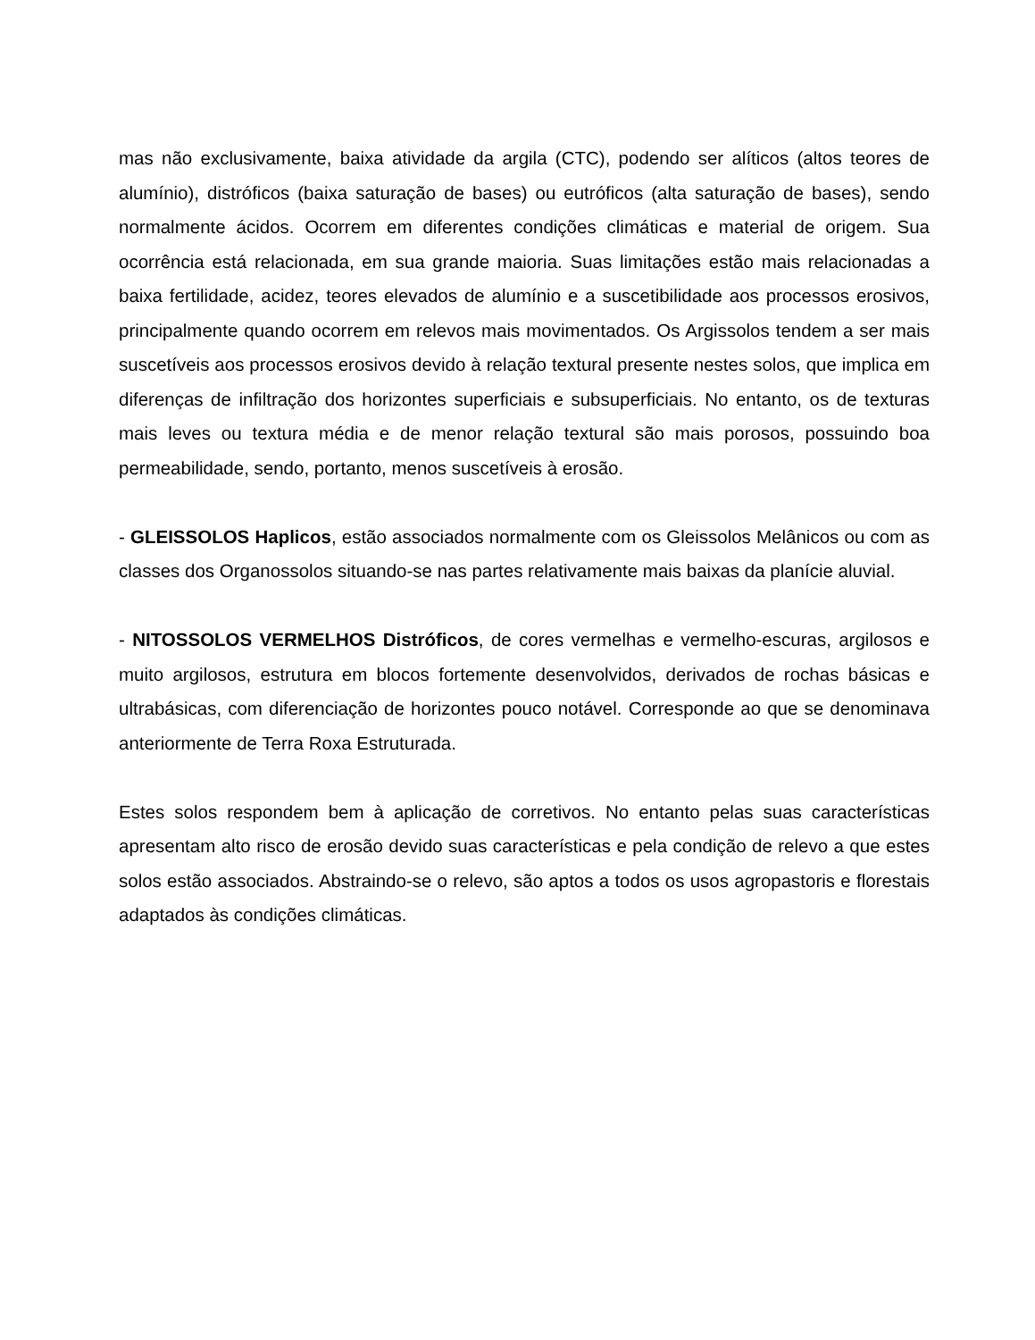mas não exclusivamente, baixa atividade da argila (CTC), podendo ser alíticos (altos teores de alumínio), distróficos (baixa saturação de bases) ou eutróficos (alta saturação de bases), sendo normalmente ácidos. Ocorrem em diferentes condições climáticas e material de origem. Sua ocorrência está relacionada, em sua grande maioria. Suas limitações estão mais relacionadas a baixa fertilidade, acidez, teores elevados de alumínio e a suscetibilidade aos processos erosivos, principalmente quando ocorrem em relevos mais movimentados. Os Argissolos tendem a ser mais suscetíveis aos processos erosivos devido à relação textural presente nestes solos, que implica em diferenças de infiltração dos horizontes superficiais e subsuperficiais. No entanto, os de texturas mais leves ou textura média e de menor relação textural são mais porosos, possuindo boa permeabilidade, sendo, portanto, menos suscetíveis à erosão.
- GLEISSOLOS Haplicos, estão associados normalmente com os Gleissolos Melânicos ou com as classes dos Organossolos situando-se nas partes relativamente mais baixas da planície aluvial.
- NITOSSOLOS VERMELHOS Distróficos, de cores vermelhas e vermelho-escuras, argilosos e muito argilosos, estrutura em blocos fortemente desenvolvidos, derivados de rochas básicas e ultrabásicas, com diferenciação de horizontes pouco notável. Corresponde ao que se denominava anteriormente de Terra Roxa Estruturada.
Estes solos respondem bem à aplicação de corretivos. No entanto pelas suas características apresentam alto risco de erosão devido suas características e pela condição de relevo a que estes solos estão associados. Abstraindo-se o relevo, são aptos a todos os usos agropastoris e florestais adaptados às condições climáticas.